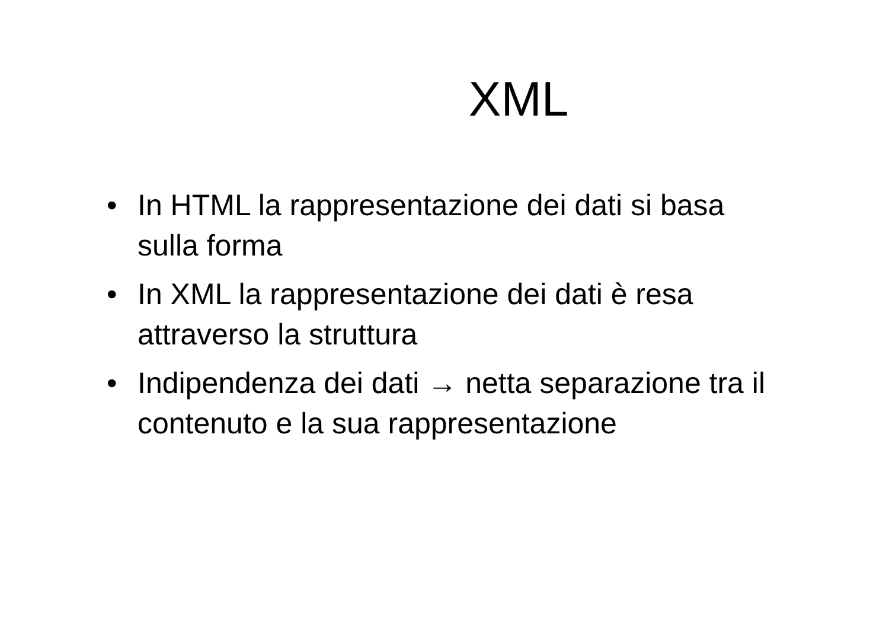XML
• In HTML la rappresentazione dei dati si basa sulla forma
• In XML la rappresentazione dei dati è resa attraverso la struttura
• Indipendenza dei dati → netta separazione tra il contenuto e la sua rappresentazione